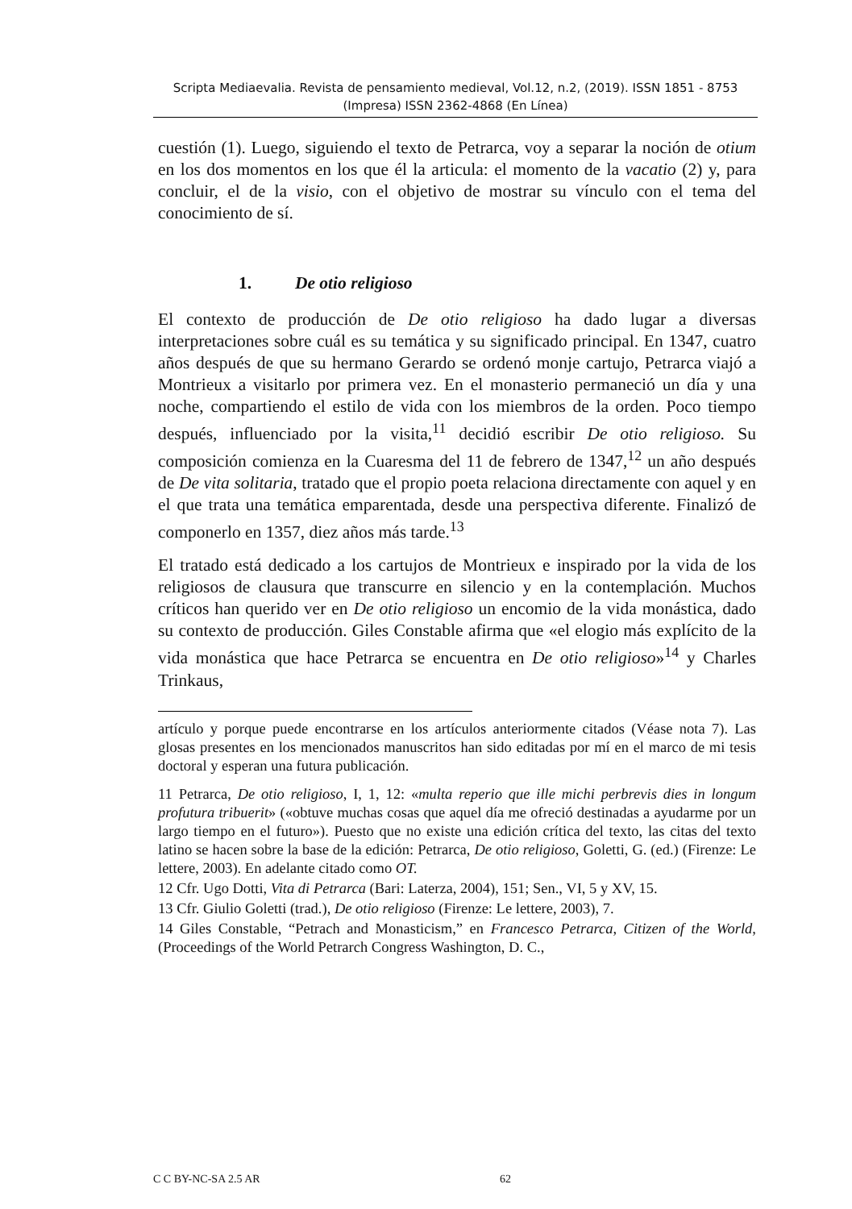Scripta Mediaevalia. Revista de pensamiento medieval, Vol.12, n.2, (2019). ISSN 1851 - 8753 (Impresa) ISSN 2362-4868 (En Línea)
cuestión (1). Luego, siguiendo el texto de Petrarca, voy a separar la noción de otium en los dos momentos en los que él la articula: el momento de la vacatio (2) y, para concluir, el de la visio, con el objetivo de mostrar su vínculo con el tema del conocimiento de sí.
1. De otio religioso
El contexto de producción de De otio religioso ha dado lugar a diversas interpretaciones sobre cuál es su temática y su significado principal. En 1347, cuatro años después de que su hermano Gerardo se ordenó monje cartujo, Petrarca viajó a Montrieux a visitarlo por primera vez. En el monasterio permaneció un día y una noche, compartiendo el estilo de vida con los miembros de la orden. Poco tiempo después, influenciado por la visita,<sup>11</sup> decidió escribir De otio religioso. Su composición comienza en la Cuaresma del 11 de febrero de 1347,<sup>12</sup> un año después de De vita solitaria, tratado que el propio poeta relaciona directamente con aquel y en el que trata una temática emparentada, desde una perspectiva diferente. Finalizó de componerlo en 1357, diez años más tarde.<sup>13</sup>
El tratado está dedicado a los cartujos de Montrieux e inspirado por la vida de los religiosos de clausura que transcurre en silencio y en la contemplación. Muchos críticos han querido ver en De otio religioso un encomio de la vida monástica, dado su contexto de producción. Giles Constable afirma que «el elogio más explícito de la vida monástica que hace Petrarca se encuentra en De otio religioso»<sup>14</sup> y Charles Trinkaus,
artículo y porque puede encontrarse en los artículos anteriormente citados (Véase nota 7). Las glosas presentes en los mencionados manuscritos han sido editadas por mí en el marco de mi tesis doctoral y esperan una futura publicación.
11 Petrarca, De otio religioso, I, 1, 12: «multa reperio que ille michi perbrevis dies in longum profutura tribuerit» («obtuve muchas cosas que aquel día me ofreció destinadas a ayudarme por un largo tiempo en el futuro»). Puesto que no existe una edición crítica del texto, las citas del texto latino se hacen sobre la base de la edición: Petrarca, De otio religioso, Goletti, G. (ed.) (Firenze: Le lettere, 2003). En adelante citado como OT.
12 Cfr. Ugo Dotti, Vita di Petrarca (Bari: Laterza, 2004), 151; Sen., VI, 5 y XV, 15.
13 Cfr. Giulio Goletti (trad.), De otio religioso (Firenze: Le lettere, 2003), 7.
14 Giles Constable, “Petrach and Monasticism,” en Francesco Petrarca, Citizen of the World, (Proceedings of the World Petrarch Congress Washington, D. C.,
C C BY-NC-SA 2.5 AR 62